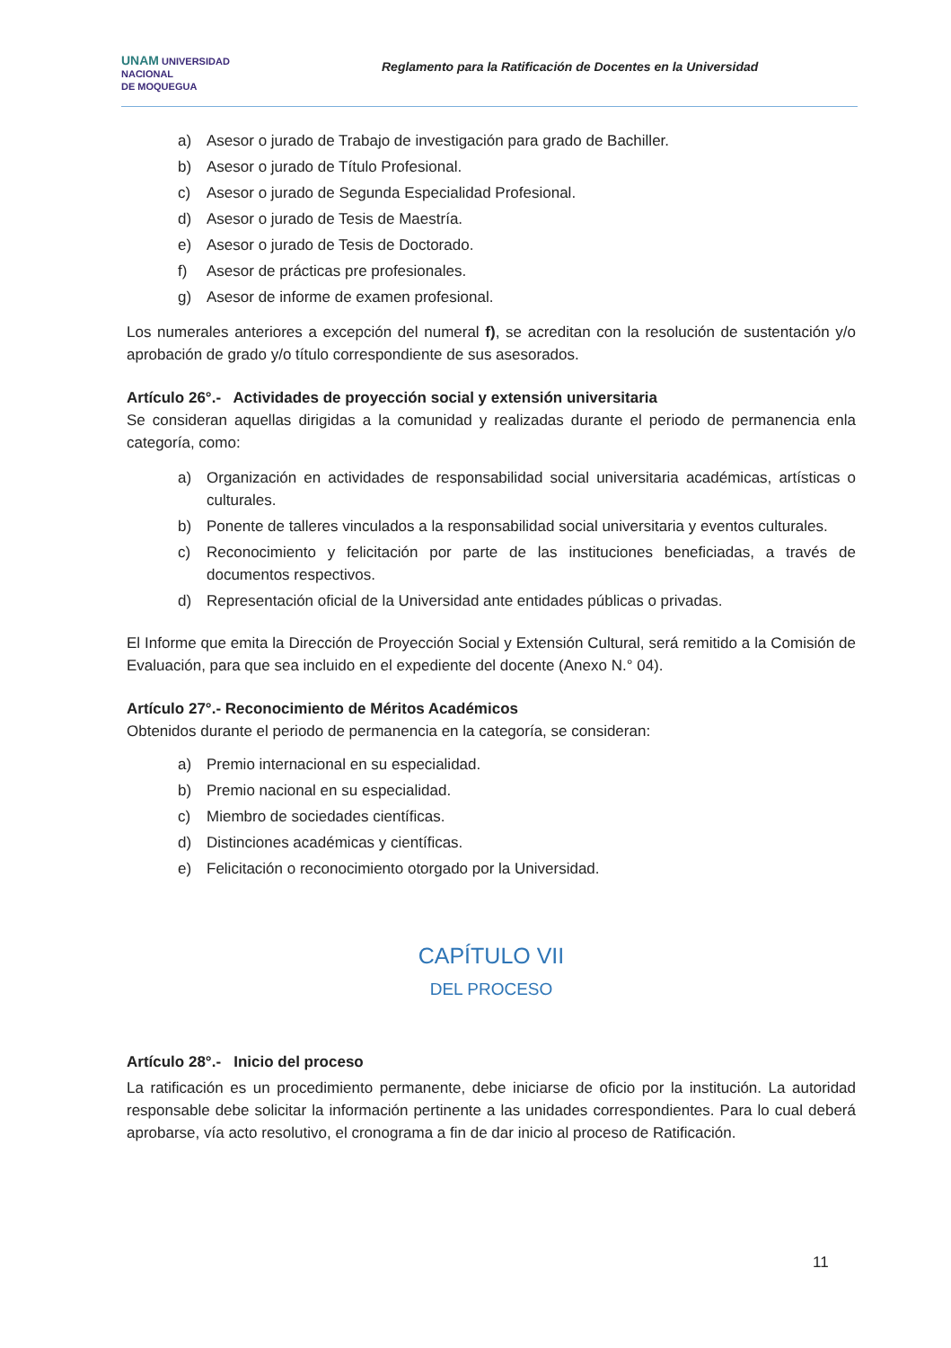UNAM UNIVERSIDAD
NACIONAL
DE MOQUEGUA
Reglamento para la Ratificación de Docentes en la Universidad
a) Asesor o jurado de Trabajo de investigación para grado de Bachiller.
b) Asesor o jurado de Título Profesional.
c) Asesor o jurado de Segunda Especialidad Profesional.
d) Asesor o jurado de Tesis de Maestría.
e) Asesor o jurado de Tesis de Doctorado.
f) Asesor de prácticas pre profesionales.
g) Asesor de informe de examen profesional.
Los numerales anteriores a excepción del numeral f), se acreditan con la resolución de sustentación y/o aprobación de grado y/o título correspondiente de sus asesorados.
Artículo 26°.- Actividades de proyección social y extensión universitaria
Se consideran aquellas dirigidas a la comunidad y realizadas durante el periodo de permanencia enla categoría, como:
a) Organización en actividades de responsabilidad social universitaria académicas, artísticas o culturales.
b) Ponente de talleres vinculados a la responsabilidad social universitaria y eventos culturales.
c) Reconocimiento y felicitación por parte de las instituciones beneficiadas, a través de documentos respectivos.
d) Representación oficial de la Universidad ante entidades públicas o privadas.
El Informe que emita la Dirección de Proyección Social y Extensión Cultural, será remitido a la Comisión de Evaluación, para que sea incluido en el expediente del docente (Anexo N.° 04).
Artículo 27°.- Reconocimiento de Méritos Académicos
Obtenidos durante el periodo de permanencia en la categoría, se consideran:
a) Premio internacional en su especialidad.
b) Premio nacional en su especialidad.
c) Miembro de sociedades científicas.
d) Distinciones académicas y científicas.
e) Felicitación o reconocimiento otorgado por la Universidad.
CAPÍTULO VII
DEL PROCESO
Artículo 28°.- Inicio del proceso
La ratificación es un procedimiento permanente, debe iniciarse de oficio por la institución. La autoridad responsable debe solicitar la información pertinente a las unidades correspondientes. Para lo cual deberá aprobarse, vía acto resolutivo, el cronograma a fin de dar inicio al proceso de Ratificación.
11